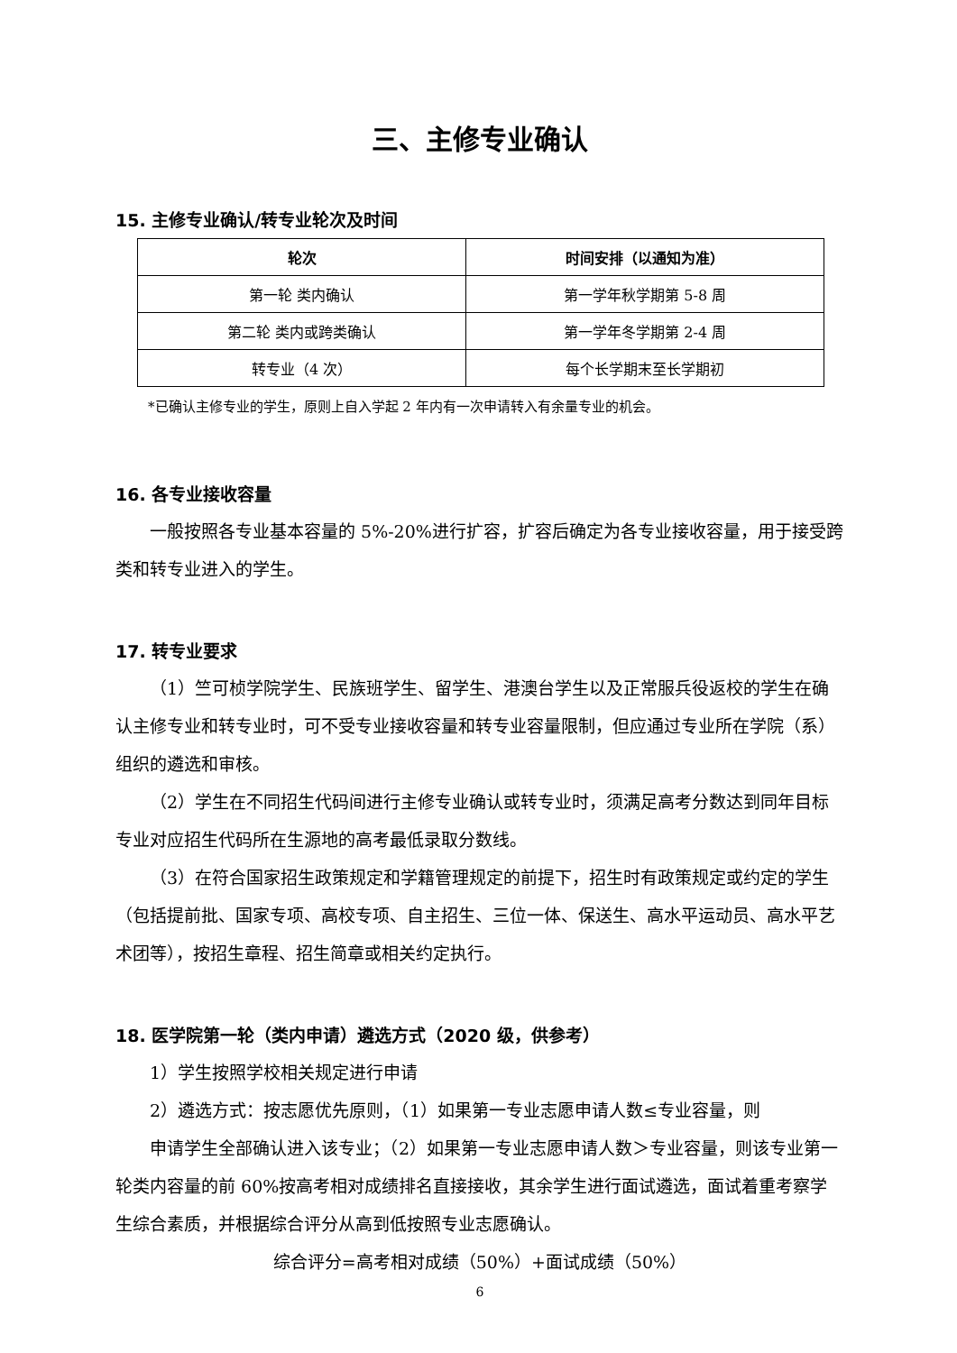三、主修专业确认
15. 主修专业确认/转专业轮次及时间
| 轮次 | 时间安排（以通知为准） |
| --- | --- |
| 第一轮 类内确认 | 第一学年秋学期第 5-8 周 |
| 第二轮 类内或跨类确认 | 第一学年冬学期第 2-4 周 |
| 转专业（4 次） | 每个长学期末至长学期初 |
*已确认主修专业的学生，原则上自入学起 2 年内有一次申请转入有余量专业的机会。
16. 各专业接收容量
一般按照各专业基本容量的 5%-20%进行扩容，扩容后确定为各专业接收容量，用于接受跨类和转专业进入的学生。
17. 转专业要求
（1）竺可桢学院学生、民族班学生、留学生、港澳台学生以及正常服兵役返校的学生在确认主修专业和转专业时，可不受专业接收容量和转专业容量限制，但应通过专业所在学院（系）组织的遴选和审核。
（2）学生在不同招生代码间进行主修专业确认或转专业时，须满足高考分数达到同年目标专业对应招生代码所在生源地的高考最低录取分数线。
（3）在符合国家招生政策规定和学籍管理规定的前提下，招生时有政策规定或约定的学生（包括提前批、国家专项、高校专项、自主招生、三位一体、保送生、高水平运动员、高水平艺术团等），按招生章程、招生简章或相关约定执行。
18. 医学院第一轮（类内申请）遴选方式（2020 级，供参考）
1）学生按照学校相关规定进行申请
2）遴选方式：按志愿优先原则，（1）如果第一专业志愿申请人数≤专业容量，则
申请学生全部确认进入该专业；（2）如果第一专业志愿申请人数＞专业容量，则该专业第一轮类内容量的前 60%按高考相对成绩排名直接接收，其余学生进行面试遴选，面试着重考察学生综合素质，并根据综合评分从高到低按照专业志愿确认。
综合评分=高考相对成绩（50%）+面试成绩（50%）
6